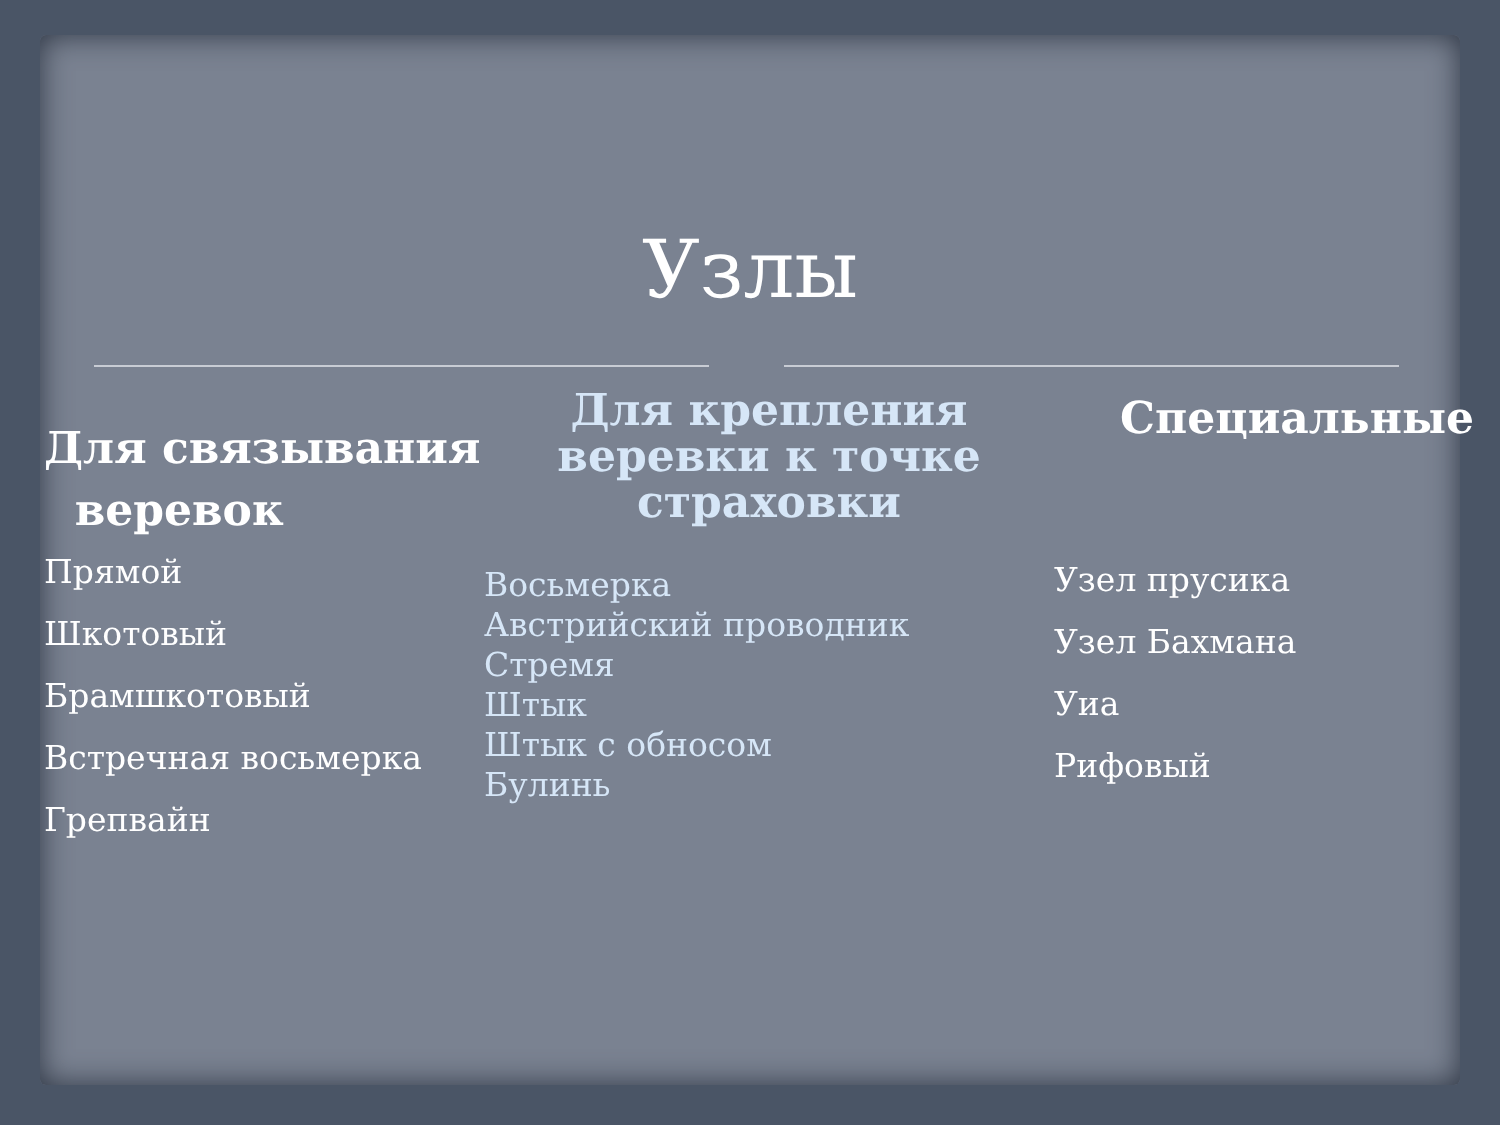Узлы
Для связывания
веревок
Прямой
Шкотовый
Брамшкотовый
Встречная восьмерка
Грепвайн
Для крепления
веревки к точке
страховки
Восьмерка
Австрийский проводник
Стремя
Штык
Штык с обносом
Булинь
Специальные
Узел прусика
Узел Бахмана
Уиа
Рифовый